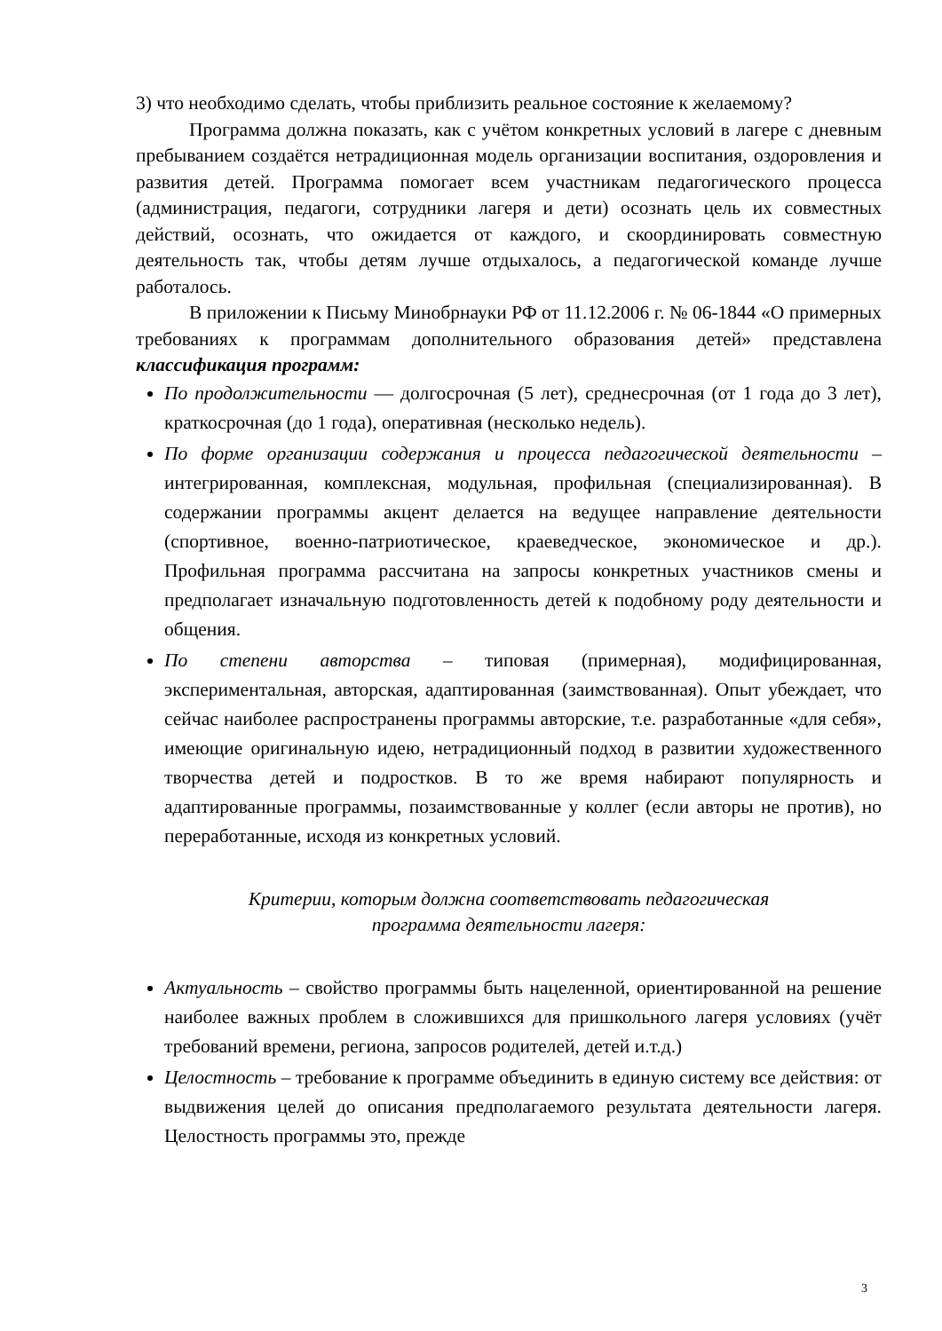3) что необходимо сделать, чтобы приблизить реальное состояние к желаемому?
Программа должна показать, как с учётом конкретных условий в лагере с дневным пребыванием создаётся нетрадиционная модель организации воспитания, оздоровления и развития детей. Программа помогает всем участникам педагогического процесса (администрация, педагоги, сотрудники лагеря и дети) осознать цель их совместных действий, осознать, что ожидается от каждого, и скоординировать совместную деятельность так, чтобы детям лучше отдыхалось, а педагогической команде лучше работалось.
В приложении к Письму Минобрнауки РФ от 11.12.2006 г. № 06-1844 «О примерных требованиях к программам дополнительного образования детей» представлена классификация программ:
По продолжительности — долгосрочная (5 лет), среднесрочная (от 1 года до 3 лет), краткосрочная (до 1 года), оперативная (несколько недель).
По форме организации содержания и процесса педагогической деятельности – интегрированная, комплексная, модульная, профильная (специализированная). В содержании программы акцент делается на ведущее направление деятельности (спортивное, военно-патриотическое, краеведческое, экономическое и др.). Профильная программа рассчитана на запросы конкретных участников смены и предполагает изначальную подготовленность детей к подобному роду деятельности и общения.
По степени авторства – типовая (примерная), модифицированная, экспериментальная, авторская, адаптированная (заимствованная). Опыт убеждает, что сейчас наиболее распространены программы авторские, т.е. разработанные «для себя», имеющие оригинальную идею, нетрадиционный подход в развитии художественного творчества детей и подростков. В то же время набирают популярность и адаптированные программы, позаимствованные у коллег (если авторы не против), но переработанные, исходя из конкретных условий.
Критерии, которым должна соответствовать педагогическая
программа деятельности лагеря:
Актуальность – свойство программы быть нацеленной, ориентированной на решение наиболее важных проблем в сложившихся для пришкольного лагеря условиях (учёт требований времени, региона, запросов родителей, детей и.т.д.)
Целостность – требование к программе объединить в единую систему все действия: от выдвижения целей до описания предполагаемого результата деятельности лагеря. Целостность программы это, прежде
3